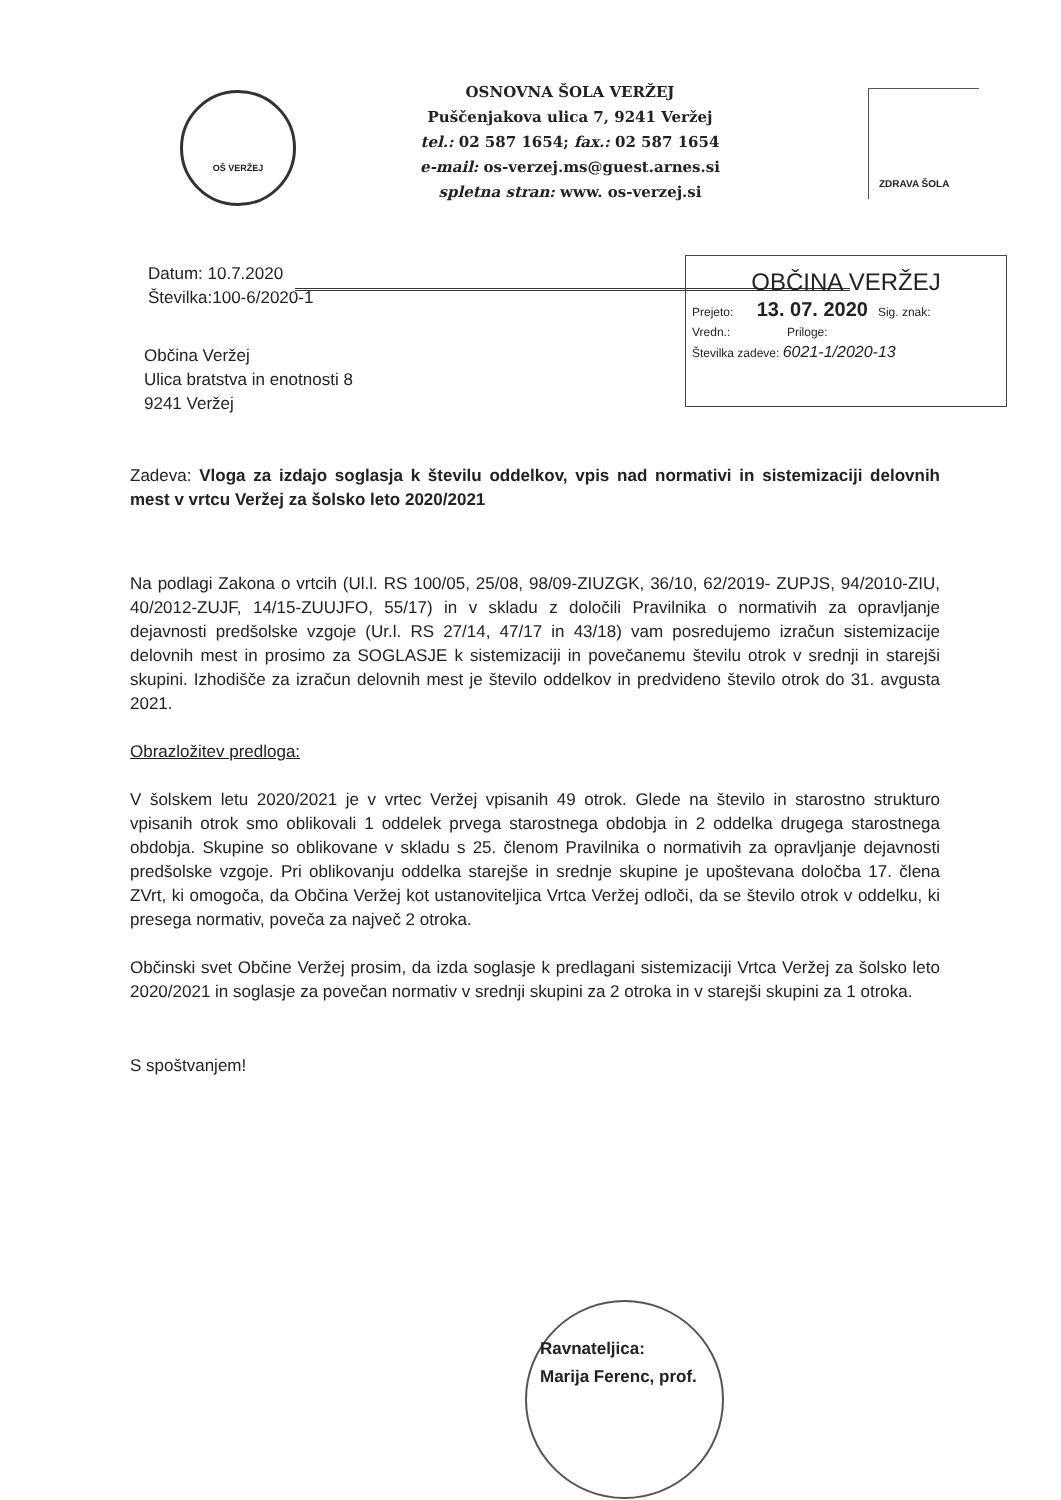OŠ VERŽEJ
OSNOVNA ŠOLA VERŽEJ
Puščenjakova ulica 7, 9241 Veržej
tel.: 02 587 1654; fax.: 02 587 1654
e-mail: os-verzej.ms@guest.arnes.si
spletna stran: www. os-verzej.si
ZDRAVA ŠOLA
OBČINA VERŽEJ
Prejeto: 13. 07. 2020 Sig. znak:
Vredn.: Priloge:
Številka zadeve: 6021-1/2020-13
Datum: 10.7.2020
Številka:100-6/2020-1
Občina Veržej
Ulica bratstva in enotnosti 8
9241 Veržej
Zadeva: Vloga za izdajo soglasja k številu oddelkov, vpis nad normativi in sistemizaciji delovnih mest v vrtcu Veržej za šolsko leto 2020/2021
Na podlagi Zakona o vrtcih (Ul.l. RS 100/05, 25/08, 98/09-ZIUZGK, 36/10, 62/2019- ZUPJS, 94/2010-ZIU, 40/2012-ZUJF, 14/15-ZUUJFO, 55/17) in v skladu z določili Pravilnika o normativih za opravljanje dejavnosti predšolske vzgoje (Ur.l. RS 27/14, 47/17 in 43/18) vam posredujemo izračun sistemizacije delovnih mest in prosimo za SOGLASJE k sistemizaciji in povečanemu številu otrok v srednji in starejši skupini. Izhodišče za izračun delovnih mest je število oddelkov in predvideno število otrok do 31. avgusta 2021.
Obrazložitev predloga:
V šolskem letu 2020/2021 je v vrtec Veržej vpisanih 49 otrok. Glede na število in starostno strukturo vpisanih otrok smo oblikovali 1 oddelek prvega starostnega obdobja in 2 oddelka drugega starostnega obdobja. Skupine so oblikovane v skladu s 25. členom Pravilnika o normativih za opravljanje dejavnosti predšolske vzgoje. Pri oblikovanju oddelka starejše in srednje skupine je upoštevana določba 17. člena ZVrt, ki omogoča, da Občina Veržej kot ustanoviteljica Vrtca Veržej odloči, da se število otrok v oddelku, ki presega normativ, poveča za največ 2 otroka.
Občinski svet Občine Veržej prosim, da izda soglasje k predlagani sistemizaciji Vrtca Veržej za šolsko leto 2020/2021 in soglasje za povečan normativ v srednji skupini za 2 otroka in v starejši skupini za 1 otroka.
S spoštvanjem!
Ravnateljica:
Marija Ferenc, prof.